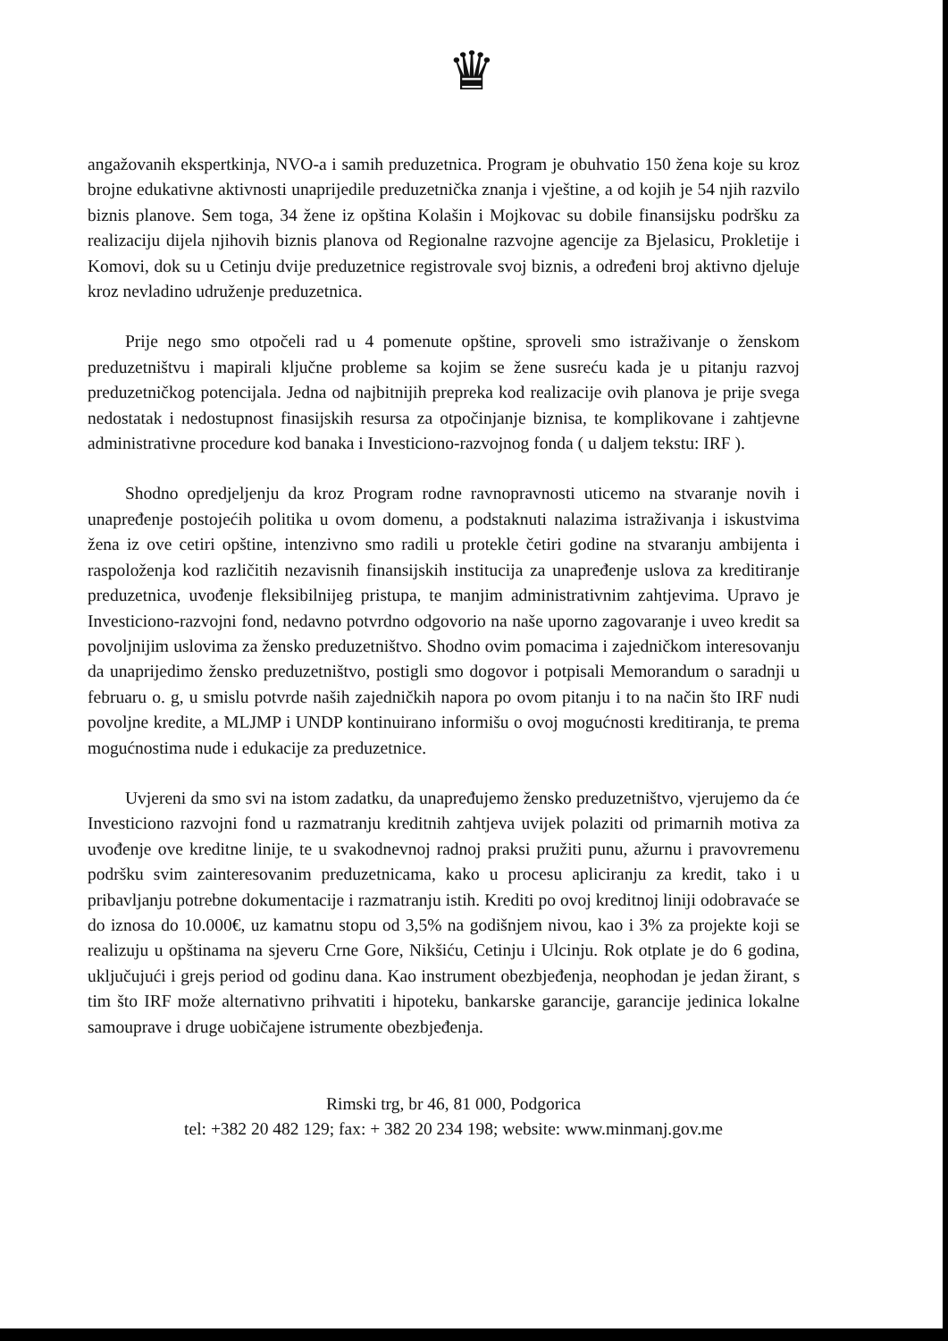♛
angažovanih ekspertkinja, NVO-a i samih preduzetnica. Program je obuhvatio 150 žena koje su kroz brojne edukativne aktivnosti unaprijedile preduzetnička znanja i vještine, a od kojih je 54 njih razvilo biznis planove. Sem toga, 34 žene iz opština Kolašin i Mojkovac su dobile finansijsku podršku za realizaciju dijela njihovih biznis planova od Regionalne razvojne agencije za Bjelasicu, Prokletije i Komovi, dok su u Cetinju dvije preduzetnice registrovale svoj biznis, a određeni broj aktivno djeluje kroz nevladino udruženje preduzetnica.
Prije nego smo otpočeli rad u 4 pomenute opštine, sproveli smo istraživanje o ženskom preduzetništvu i mapirali ključne probleme sa kojim se žene susreću kada je u pitanju razvoj preduzetničkog potencijala. Jedna od najbitnijih prepreka kod realizacije ovih planova je prije svega nedostatak i nedostupnost finasijskih resursa za otpočinjanje biznisa, te komplikovane i zahtjevne administrativne procedure kod banaka i Investiciono-razvojnog fonda ( u daljem tekstu: IRF ).
Shodno opredjeljenju da kroz Program rodne ravnopravnosti uticemo na stvaranje novih i unapređenje postojećih politika u ovom domenu, a podstaknuti nalazima istraživanja i iskustvima žena iz ove cetiri opštine, intenzivno smo radili u protekle četiri godine na stvaranju ambijenta i raspoloženja kod različitih nezavisnih finansijskih institucija za unapređenje uslova za kreditiranje preduzetnica, uvođenje fleksibilnijeg pristupa, te manjim administrativnim zahtjevima. Upravo je Investiciono-razvojni fond, nedavno potvrdno odgovorio na naše uporno zagovaranje i uveo kredit sa povoljnijim uslovima za žensko preduzetništvo. Shodno ovim pomacima i zajedničkom interesovanju da unaprijedimo žensko preduzetništvo, postigli smo dogovor i potpisali Memorandum o saradnji u februaru o. g, u smislu potvrde naših zajedničkih napora po ovom pitanju i to na način što IRF nudi povoljne kredite, a MLJMP i UNDP kontinuirano informišu o ovoj mogućnosti kreditiranja, te prema mogućnostima nude i edukacije za preduzetnice.
Uvjereni da smo svi na istom zadatku, da unapređujemo žensko preduzetništvo, vjerujemo da će Investiciono razvojni fond u razmatranju kreditnih zahtjeva uvijek polaziti od primarnih motiva za uvođenje ove kreditne linije, te u svakodnevnoj radnoj praksi pružiti punu, ažurnu i pravovremenu podršku svim zainteresovanim preduzetnicama, kako u procesu apliciranju za kredit, tako i u pribavljanju potrebne dokumentacije i razmatranju istih. Krediti po ovoj kreditnoj liniji odobravaće se do iznosa do 10.000€, uz kamatnu stopu od 3,5% na godišnjem nivou, kao i 3% za projekte koji se realizuju u opštinama na sjeveru Crne Gore, Nikšiću, Cetinju i Ulcinju. Rok otplate je do 6 godina, uključujući i grejs period od godinu dana. Kao instrument obezbjeđenja, neophodan je jedan žirant, s tim što IRF može alternativno prihvatiti i hipoteku, bankarske garancije, garancije jedinica lokalne samouprave i druge uobičajene istrumente obezbjeđenja.
Rimski trg, br 46, 81 000, Podgorica
tel: +382 20 482 129; fax: + 382 20 234 198; website: www.minmanj.gov.me